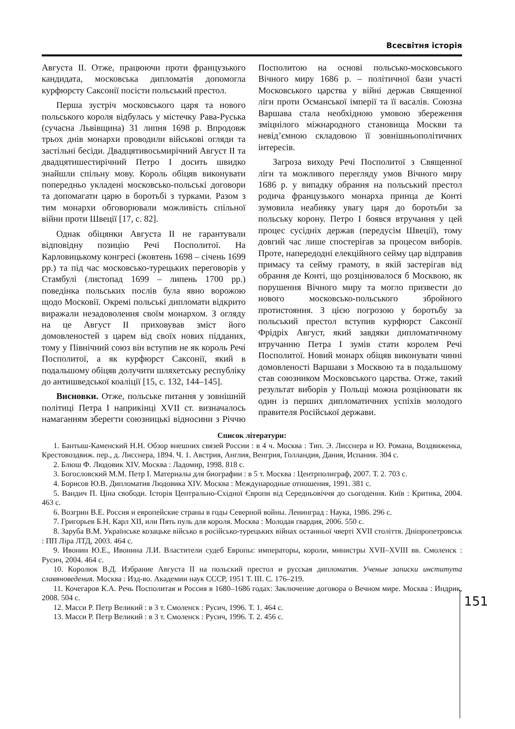Всесвітня історія
Августа II. Отже, працюючи проти французького кандидата, московська дипломатія допомогла курфюрсту Саксонії посісти польський престол.
Перша зустріч московського царя та нового польського короля відбулась у містечку Рава-Руська (сучасна Львівщина) 31 липня 1698 р. Впродовж трьох днів монархи проводили військові огляди та застільні бесіди. Двадцятивосьмирічний Август II та двадцятишестирічний Петро I досить швидко знайшли спільну мову. Король обіцяв виконувати попередньо укладені московсько-польські договори та допомагати царю в боротьбі з турками. Разом з тим монархи обговорювали можливість спільної війни проти Швеції [17, с. 82].
Однак обіцянки Августа II не гарантували відповідну позицію Речі Посполитої. На Карловицькому конгресі (жовтень 1698 – січень 1699 рр.) та під час московсько-турецьких переговорів у Стамбулі (листопад 1699 – липень 1700 рр.) поведінка польських послів була явно ворожою щодо Московії. Окремі польські дипломати відкрито виражали незадоволення своїм монархом. З огляду на це Август II приховував зміст його домовленостей з царем від своїх нових підданих, тому у Північний союз він вступив не як король Речі Посполитої, а як курфюрст Саксонії, який в подальшому обіцяв долучити шляхетську республіку до антишведської коаліції [15, с. 132, 144–145].
Висновки. Отже, польське питання у зовнішній політиці Петра I наприкінці XVII ст. визначалось намаганням зберегти союзницькі відносини з Річчю Посполитою на основі польсько-московського Вічного миру 1686 р. – політичної бази участі Московського царства у війні держав Священної ліги проти Османської імперії та її васалів. Союзна Варшава стала необхідною умовою збереження зміцнілого міжнародного становища Москви та невід’ємною складовою її зовнішньополітичних інтересів.
Загроза виходу Речі Посполитої з Священної ліги та можливого перегляду умов Вічного миру 1686 р. у випадку обрання на польський престол родича французького монарха принца де Конті зумовила неабияку увагу царя до боротьби за польську корону. Петро I боявся втручання у цей процес сусідніх держав (передусім Швеції), тому довгий час лише спостерігав за процесом виборів. Проте, напередодні елекційного сейму цар відправив примасу та сейму грамоту, в якій застерігав від обрання де Конті, що розцінювалося б Москвою, як порушення Вічного миру та могло призвести до нового московсько-польського збройного протистояння. З цією погрозою у боротьбу за польський престол вступив курфюрст Саксонії Фрідріх Август, який завдяки дипломатичному втручанню Петра I зумів стати королем Речі Посполитої. Новий монарх обіцяв виконувати чинні домовленості Варшави з Москвою та в подальшому став союзником Московського царства. Отже, такий результат виборів у Польщі можна розцінювати як один із перших дипломатичних успіхів молодого правителя Російської держави.
Список літератури:
1. Бантыш-Каменский Н.Н. Обзор внешних связей России : в 4 ч. Москва : Тип. Э. Лисснера и Ю. Романа, Воздвиженка, Крестовоздвиж. пер., д. Лисснера, 1894. Ч. 1. Австрия, Англия, Венгрия, Голландия, Дания, Испания. 304 с.
2. Блюш Ф. Людовик XIV. Москва : Ладомир, 1998. 818 с.
3. Богословский М.М. Петр I. Материалы для биографии : в 5 т. Москва : Центрполиграф, 2007. Т. 2. 703 с.
4. Борисов Ю.В. Дипломатия Людовика XIV. Москва : Международные отношения, 1991. 381 с.
5. Вандич П. Ціна свободи. Історія Центрально-Східної Європи від Середньовіччя до сьогодення. Київ : Критика, 2004. 463 с.
6. Возгрин В.Е. Россия и европейские страны в годы Северной войны. Ленинград : Наука, 1986. 296 с.
7. Григорьев Б.Н. Карл XII, или Пять пуль для короля. Москва : Молодая гвардия, 2006. 550 с.
8. Заруба В.М. Українське козацьке військо в російсько-турецьких війнах останньої чверті XVII століття. Дніпропетровськ : ПП Ліра ЛТД, 2003. 464 с.
9. Ивонин Ю.Е., Ивонина Л.И. Властители судеб Европы: императоры, короли, министры XVII–XVIII вв. Смоленск : Русич, 2004. 464 с.
10. Королюк В.Д. Избрание Августа II на польский престол и русская дипломатия. Ученые записки института славяноведения. Москва : Изд-во. Академии наук СССР, 1951 Т. III. С. 176–219.
11. Кочегаров К.А. Речь Посполитая и Россия в 1680–1686 годах: Заключение договора о Вечном мире. Москва : Индрик, 2008. 504 с.
12. Масси Р. Петр Великий : в 3 т. Смоленск : Русич, 1996. Т. 1. 464 с.
13. Масси Р. Петр Великий : в 3 т. Смоленск : Русич, 1996. Т. 2. 456 с.
151